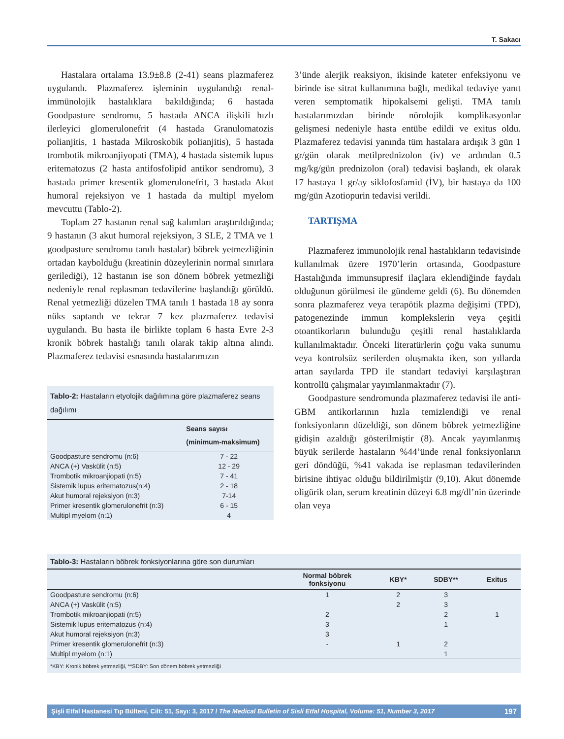T. Sakacı
Hastalara ortalama 13.9±8.8 (2-41) seans plazmaferez uygulandı. Plazmaferez işleminin uygulandığı renal-immünolojik hastalıklara bakıldığında; 6 hastada Goodpasture sendromu, 5 hastada ANCA ilişkili hızlı ilerleyici glomerulonefrit (4 hastada Granulomatozis polianjitis, 1 hastada Mikroskobik polianjitis), 5 hastada trombotik mikroanjiyopati (TMA), 4 hastada sistemik lupus eritematozus (2 hasta antifosfolipid antikor sendromu), 3 hastada primer kresentik glomerulonefrit, 3 hastada Akut humoral rejeksiyon ve 1 hastada da multipl myelom mevcuttu (Tablo-2).
Toplam 27 hastanın renal sağ kalımları araştırıldığında; 9 hastanın (3 akut humoral rejeksiyon, 3 SLE, 2 TMA ve 1 goodpasture sendromu tanılı hastalar) böbrek yetmezliğinin ortadan kaybolduğu (kreatinin düzeylerinin normal sınırlara gerilediği), 12 hastanın ise son dönem böbrek yetmezliği nedeniyle renal replasman tedavilerine başlandığı görüldü. Renal yetmezliği düzelen TMA tanılı 1 hastada 18 ay sonra nüks saptandı ve tekrar 7 kez plazmaferez tedavisi uygulandı. Bu hasta ile birlikte toplam 6 hasta Evre 2-3 kronik böbrek hastalığı tanılı olarak takip altına alındı. Plazmaferez tedavisi esnasında hastalarımızın
| Tablo-2: Hastaların etyolojik dağılımına göre plazmaferez seans dağılımı | |
| --- | --- |
| | Seans sayısı (minimum-maksimum) |
| Goodpasture sendromu (n:6) | 7 - 22 |
| ANCA (+) Vaskülit (n:5) | 12 - 29 |
| Trombotik mikroanjiopati (n:5) | 7 - 41 |
| Sistemik lupus eritematozus(n:4) | 2 - 18 |
| Akut humoral rejeksiyon (n:3) | 7-14 |
| Primer kresentik glomerulonefrit (n:3) | 6 - 15 |
| Multipl myelom (n:1) | 4 |
3’ünde alerjik reaksiyon, ikisinde kateter enfeksiyonu ve birinde ise sitrat kullanımına bağlı, medikal tedaviye yanıt veren semptomatik hipokalsemi gelişti. TMA tanılı hastalarımızdan birinde nörolojik komplikasyonlar gelişmesi nedeniyle hasta entübe edildi ve exitus oldu. Plazmaferez tedavisi yanında tüm hastalara ardışık 3 gün 1 gr/gün olarak metilprednizolon (iv) ve ardından 0.5 mg/kg/gün prednizolon (oral) tedavisi başlandı, ek olarak 17 hastaya 1 gr/ay siklofosfamid (İV), bir hastaya da 100 mg/gün Azotiopurin tedavisi verildi.
TARTIŞMA
Plazmaferez immunolojik renal hastalıkların tedavisinde kullanılmak üzere 1970’lerin ortasında, Goodpasture Hastalığında immunsupresif ilaçlara eklendiğinde faydalı olduğunun görülmesi ile gündeme geldi (6). Bu dönemden sonra plazmaferez veya terapötik plazma değişimi (TPD), patogenezinde immun komplekslerin veya çeşitli otoantikorların bulunduğu çeşitli renal hastalıklarda kullanılmaktadır. Önceki literatürlerin çoğu vaka sunumu veya kontrolsüz serilerden oluşmakta iken, son yıllarda artan sayılarda TPD ile standart tedaviyi karşılaştıran kontrollü çalışmalar yayımlanmaktadır (7).
Goodpasture sendromunda plazmaferez tedavisi ile anti-GBM antikorlarının hızla temizlendiği ve renal fonksiyonların düzeldiği, son dönem böbrek yetmezliğine gidişin azaldığı gösterilmiştir (8). Ancak yayımlanmış büyük serilerde hastaların %44’ünde renal fonksiyonların geri döndüğü, %41 vakada ise replasman tedavilerinden birisine ihtiyac olduğu bildirilmiştir (9,10). Akut dönemde oligürik olan, serum kreatinin düzeyi 6.8 mg/dl’nin üzerinde olan veya
| Tablo-3: Hastaların böbrek fonksiyonlarına göre son durumları | | | | |
| --- | --- | --- | --- | --- |
| | Normal böbrek fonksiyonu | KBY* | SDBY** | Exitus |
| Goodpasture sendromu (n:6) | 1 | 2 | 3 | |
| ANCA (+) Vaskülit (n:5) | | 2 | 3 | |
| Trombotik mikroanjiopati (n:5) | 2 | | 2 | 1 |
| Sistemik lupus eritematozus (n:4) | 3 | | 1 | |
| Akut humoral rejeksiyon (n:3) | 3 | | | |
| Primer kresentik glomerulonefrit (n:3) | - | 1 | 2 | |
| Multipl myelom (n:1) | | | 1 | |
| *KBY: Kronik böbrek yetmezliği, **SDBY: Son dönem böbrek yetmezliği | | | | |
Şişli Etfal Hastanesi Tıp Bülteni, Cilt: 51, Sayı: 3, 2017 / The Medical Bulletin of Sisli Etfal Hospital, Volume: 51, Number 3, 2017 197